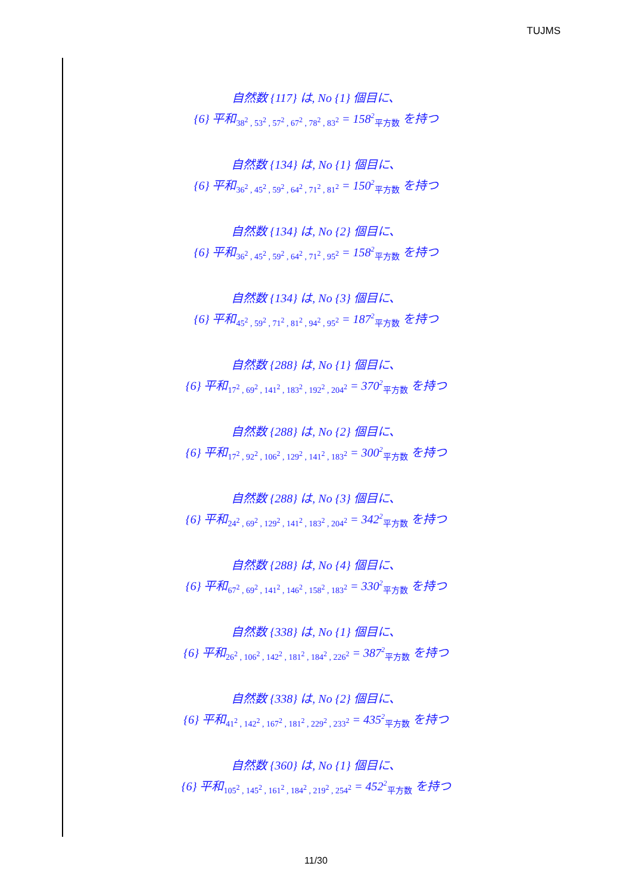TUJMS
自然数 {117} は, No {1} 個目に、
{6} 平和<sub>38<sup>2</sup> , 53<sup>2</sup> , 57<sup>2</sup> , 67<sup>2</sup> , 78<sup>2</sup> , 83<sup>2</sup></sub> = 158<sup>2</sup><sub>平方数</sub> を持つ
自然数 {134} は, No {1} 個目に、
{6} 平和<sub>36<sup>2</sup> , 45<sup>2</sup> , 59<sup>2</sup> , 64<sup>2</sup> , 71<sup>2</sup> , 81<sup>2</sup></sub> = 150<sup>2</sup><sub>平方数</sub> を持つ
自然数 {134} は, No {2} 個目に、
{6} 平和<sub>36<sup>2</sup> , 45<sup>2</sup> , 59<sup>2</sup> , 64<sup>2</sup> , 71<sup>2</sup> , 95<sup>2</sup></sub> = 158<sup>2</sup><sub>平方数</sub> を持つ
自然数 {134} は, No {3} 個目に、
{6} 平和<sub>45<sup>2</sup> , 59<sup>2</sup> , 71<sup>2</sup> , 81<sup>2</sup> , 94<sup>2</sup> , 95<sup>2</sup></sub> = 187<sup>2</sup><sub>平方数</sub> を持つ
自然数 {288} は, No {1} 個目に、
{6} 平和<sub>17<sup>2</sup> , 69<sup>2</sup> , 141<sup>2</sup> , 183<sup>2</sup> , 192<sup>2</sup> , 204<sup>2</sup></sub> = 370<sup>2</sup><sub>平方数</sub> を持つ
自然数 {288} は, No {2} 個目に、
{6} 平和<sub>17<sup>2</sup> , 92<sup>2</sup> , 106<sup>2</sup> , 129<sup>2</sup> , 141<sup>2</sup> , 183<sup>2</sup></sub> = 300<sup>2</sup><sub>平方数</sub> を持つ
自然数 {288} は, No {3} 個目に、
{6} 平和<sub>24<sup>2</sup> , 69<sup>2</sup> , 129<sup>2</sup> , 141<sup>2</sup> , 183<sup>2</sup> , 204<sup>2</sup></sub> = 342<sup>2</sup><sub>平方数</sub> を持つ
自然数 {288} は, No {4} 個目に、
{6} 平和<sub>67<sup>2</sup> , 69<sup>2</sup> , 141<sup>2</sup> , 146<sup>2</sup> , 158<sup>2</sup> , 183<sup>2</sup></sub> = 330<sup>2</sup><sub>平方数</sub> を持つ
自然数 {338} は, No {1} 個目に、
{6} 平和<sub>26<sup>2</sup> , 106<sup>2</sup> , 142<sup>2</sup> , 181<sup>2</sup> , 184<sup>2</sup> , 226<sup>2</sup></sub> = 387<sup>2</sup><sub>平方数</sub> を持つ
自然数 {338} は, No {2} 個目に、
{6} 平和<sub>41<sup>2</sup> , 142<sup>2</sup> , 167<sup>2</sup> , 181<sup>2</sup> , 229<sup>2</sup> , 233<sup>2</sup></sub> = 435<sup>2</sup><sub>平方数</sub> を持つ
自然数 {360} は, No {1} 個目に、
{6} 平和<sub>105<sup>2</sup> , 145<sup>2</sup> , 161<sup>2</sup> , 184<sup>2</sup> , 219<sup>2</sup> , 254<sup>2</sup></sub> = 452<sup>2</sup><sub>平方数</sub> を持つ
11/30